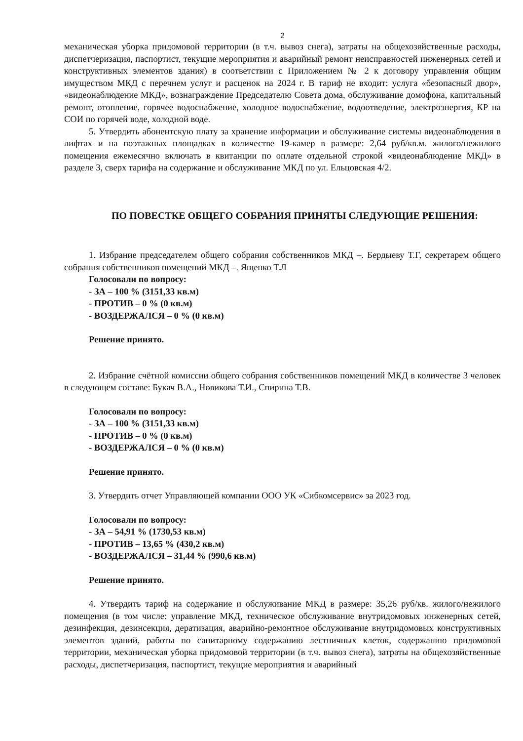2
механическая уборка придомовой территории (в т.ч. вывоз снега), затраты на общехозяйственные расходы, диспетчеризация, паспортист, текущие мероприятия и аварийный ремонт неисправностей инженерных сетей и конструктивных элементов здания) в соответствии с Приложением № 2 к договору управления общим имуществом МКД с перечнем услуг и расценок на 2024 г. В тариф не входит: услуга «безопасный двор», «видеонаблюдение МКД», вознаграждение Председателю Совета дома, обслуживание домофона, капитальный ремонт, отопление, горячее водоснабжение, холодное водоснабжение, водоотведение, электроэнергия, КР на СОИ по горячей воде, холодной воде.
5. Утвердить абонентскую плату за хранение информации и обслуживание системы видеонаблюдения в лифтах и на поэтажных площадках в количестве 19-камер в размере: 2,64 руб/кв.м. жилого/нежилого помещения ежемесячно включать в квитанции по оплате отдельной строкой «видеонаблюдение МКД» в разделе 3, сверх тарифа на содержание и обслуживание МКД по ул. Ельцовская 4/2.
ПО ПОВЕСТКЕ ОБЩЕГО СОБРАНИЯ ПРИНЯТЫ СЛЕДУЮЩИЕ РЕШЕНИЯ:
1. Избрание председателем общего собрания собственников МКД –. Бердыеву Т.Г, секретарем общего собрания собственников помещений МКД –. Ященко Т.Л
Голосовали по вопросу:
- ЗА – 100 % (3151,33 кв.м)
- ПРОТИВ – 0 % (0 кв.м)
- ВОЗДЕРЖАЛСЯ – 0 % (0 кв.м)
Решение принято.
2. Избрание счётной комиссии общего собрания собственников помещений МКД в количестве 3 человек в следующем составе: Букач В.А., Новикова Т.И., Спирина Т.В.
Голосовали по вопросу:
- ЗА – 100 % (3151,33 кв.м)
- ПРОТИВ – 0 % (0 кв.м)
- ВОЗДЕРЖАЛСЯ – 0 % (0 кв.м)
Решение принято.
3. Утвердить отчет Управляющей компании ООО УК «Сибкомсервис» за 2023 год.
Голосовали по вопросу:
- ЗА – 54,91 % (1730,53 кв.м)
- ПРОТИВ – 13,65 % (430,2 кв.м)
- ВОЗДЕРЖАЛСЯ – 31,44 % (990,6 кв.м)
Решение принято.
4. Утвердить тариф на содержание и обслуживание МКД в размере: 35,26 руб/кв. жилого/нежилого помещения (в том числе: управление МКД, техническое обслуживание внутридомовых инженерных сетей, дезинфекция, дезинсекция, дератизация, аварийно-ремонтное обслуживание внутридомовых конструктивных элементов зданий, работы по санитарному содержанию лестничных клеток, содержанию придомовой территории, механическая уборка придомовой территории (в т.ч. вывоз снега), затраты на общехозяйственные расходы, диспетчеризация, паспортист, текущие мероприятия и аварийный